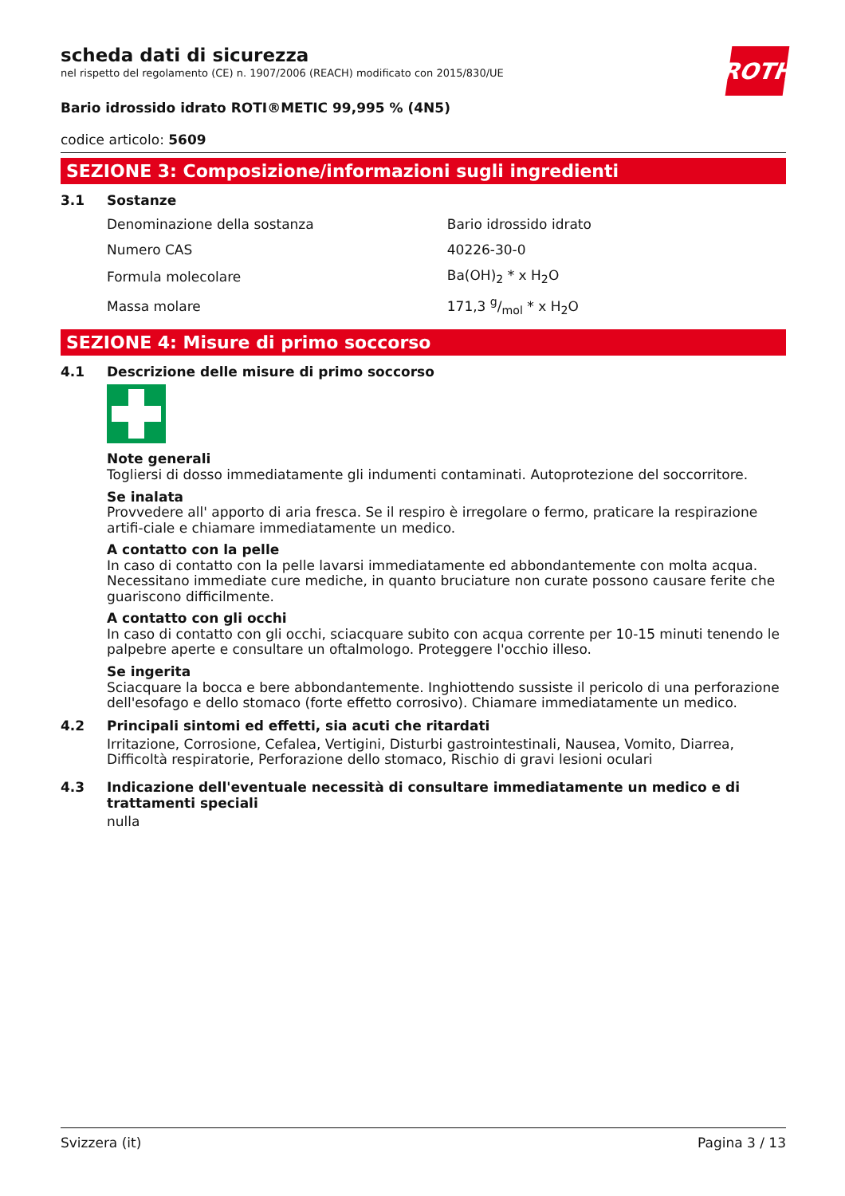ROTH
scheda dati di sicurezza
nel rispetto del regolamento (CE) n. 1907/2006 (REACH) modificato con 2015/830/UE
Bario idrossido idrato ROTI®METIC 99,995 % (4N5)
codice articolo: 5609
SEZIONE 3: Composizione/informazioni sugli ingredienti
3.1 Sostanze
| Denominazione della sostanza | Bario idrossido idrato |
| Numero CAS | 40226-30-0 |
| Formula molecolare | Ba(OH)<sub>2</sub> * x H<sub>2</sub>O |
| Massa molare | 171,3 g/mol * x H<sub>2</sub>O |
SEZIONE 4: Misure di primo soccorso
4.1 Descrizione delle misure di primo soccorso
Note generali
Togliersi di dosso immediatamente gli indumenti contaminati. Autoprotezione del soccorritore.
Se inalata
Provvedere all' apporto di aria fresca. Se il respiro è irregolare o fermo, praticare la respirazione artifi-ciale e chiamare immediatamente un medico.
A contatto con la pelle
In caso di contatto con la pelle lavarsi immediatamente ed abbondantemente con molta acqua. Necessitano immediate cure mediche, in quanto bruciature non curate possono causare ferite che guariscono difficilmente.
A contatto con gli occhi
In caso di contatto con gli occhi, sciacquare subito con acqua corrente per 10-15 minuti tenendo le palpebre aperte e consultare un oftalmologo. Proteggere l'occhio illeso.
Se ingerita
Sciacquare la bocca e bere abbondantemente. Inghiottendo sussiste il pericolo di una perforazione dell'esofago e dello stomaco (forte effetto corrosivo). Chiamare immediatamente un medico.
4.2 Principali sintomi ed effetti, sia acuti che ritardati
Irritazione, Corrosione, Cefalea, Vertigini, Disturbi gastrointestinali, Nausea, Vomito, Diarrea, Difficoltà respiratorie, Perforazione dello stomaco, Rischio di gravi lesioni oculari
4.3 Indicazione dell'eventuale necessità di consultare immediatamente un medico e di trattamenti speciali
nulla
Svizzera (it) Pagina 3 / 13